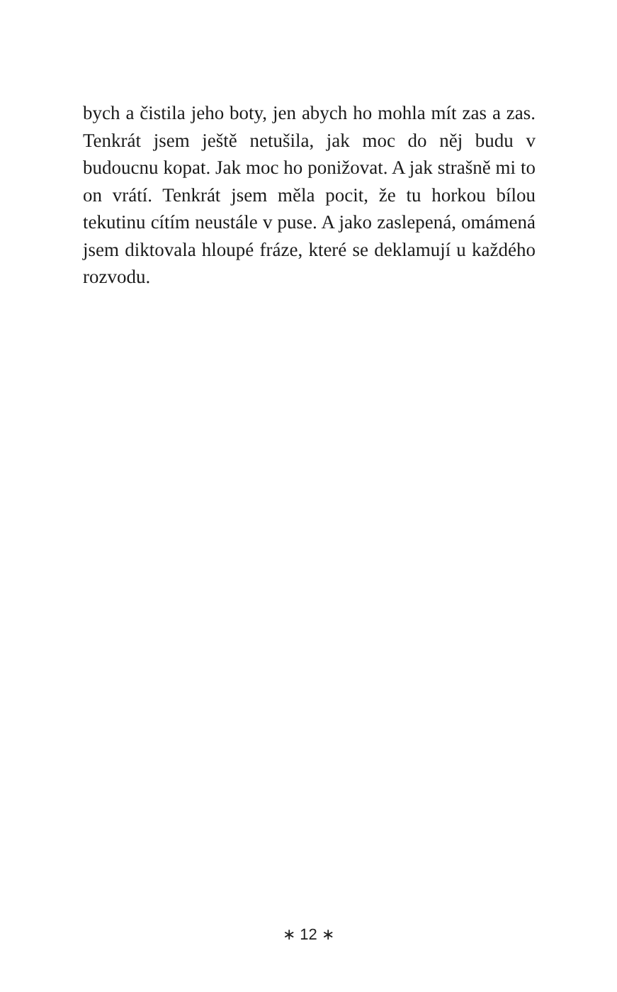bych a čistila jeho boty, jen abych ho mohla mít zas a zas. Tenkrát jsem ještě netušila, jak moc do něj budu v budoucnu kopat. Jak moc ho ponižovat. A jak strašně mi to on vrátí. Tenkrát jsem měla pocit, že tu horkou bílou tekutinu cítím neustále v puse. A jako zaslepená, omámená jsem diktovala hloupé fráze, které se deklamují u každého rozvodu.
∗ 12 ∗